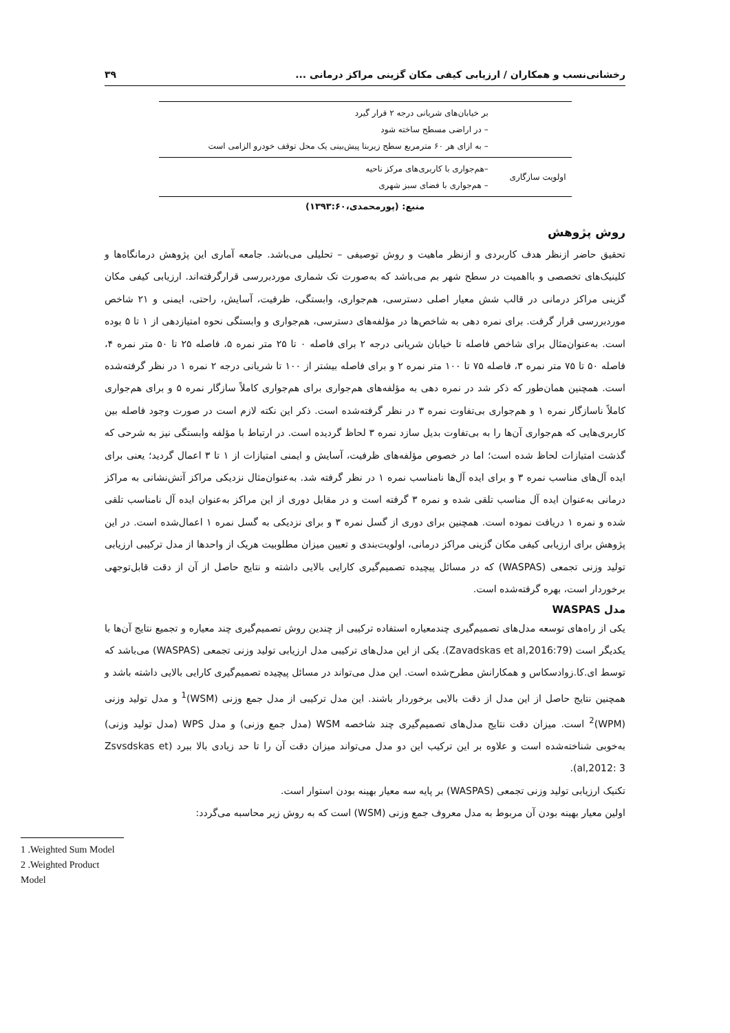رخشانی‌نسب و همکاران / ارزیابی کیفی مکان گزینی مراکز درمانی ... ۳۹
| | بر خیابان‌های شریانی درجه ۲ قرار گیرد – در اراضی مسطح ساخته شود – به ازای هر ۶۰ مترمربع سطح زیربنا پیش‌بینی یک محل توقف خودرو الزامی است |
| اولویت سازگاری | –هم‌جواری با کاربری‌های مرکز ناحیه – هم‌جواری با فضای سبز شهری |
منبع: (پورمحمدی،۱۳۹۳:۶۰)
روش پژوهش
تحقیق حاضر ازنظر هدف کاربردی و ازنظر ماهیت و روش توصیفی – تحلیلی می‌باشد. جامعه آماری این پژوهش درمانگاه‌ها و کلینیک‌های تخصصی و بااهمیت در سطح شهر بم می‌باشد که به‌صورت تک شماری موردبررسی قرارگرفته‌اند. ارزیابی کیفی مکان گزینی مراکز درمانی در قالب شش معیار اصلی دسترسی، هم‌جواری، وابستگی، ظرفیت، آسایش، راحتی، ایمنی و ۲۱ شاخص موردبررسی قرار گرفت. برای نمره دهی به شاخص‌ها در مؤلفه‌های دسترسی، هم‌جواری و وابستگی نحوه امتیازدهی از ۱ تا ۵ بوده است. به‌عنوان‌مثال برای شاخص فاصله تا خیابان شریانی درجه ۲ برای فاصله ۰ تا ۲۵ متر نمره ۵، فاصله ۲۵ تا ۵۰ متر نمره ۴، فاصله ۵۰ تا ۷۵ متر نمره ۳، فاصله ۷۵ تا ۱۰۰ متر نمره ۲ و برای فاصله بیشتر از ۱۰۰ تا شریانی درجه ۲ نمره ۱ در نظر گرفته‌شده است. همچنین همان‌طور که ذکر شد در نمره دهی به مؤلفه‌های هم‌جواری برای هم‌جواری کاملاً سازگار نمره ۵ و برای هم‌جواری کاملاً ناسازگار نمره ۱ و هم‌جواری بی‌تفاوت نمره ۳ در نظر گرفته‌شده است. ذکر این نکته لازم است در صورت وجود فاصله بین کاربری‌هایی که هم‌جواری آن‌ها را به بی‌تفاوت بدیل سازد نمره ۳ لحاظ گردیده است. در ارتباط با مؤلفه وابستگی نیز به شرحی که گذشت امتیازات لحاظ شده است؛ اما در خصوص مؤلفه‌های ظرفیت، آسایش و ایمنی امتیازات از ۱ تا ۳ اعمال گردید؛ یعنی برای ایده آل‌های مناسب نمره ۳ و برای ایده آل‌ها نامناسب نمره ۱ در نظر گرفته شد. به‌عنوان‌مثال نزدیکی مراکز آتش‌نشانی به مراکز درمانی به‌عنوان ایده آل مناسب تلقی شده و نمره ۳ گرفته است و در مقابل دوری از این مراکز به‌عنوان ایده آل نامناسب تلقی شده و نمره ۱ دریافت نموده است. همچنین برای دوری از گسل نمره ۳ و برای نزدیکی به گسل نمره ۱ اعمال‌شده است. در این پژوهش برای ارزیابی کیفی مکان گزینی مراکز درمانی، اولویت‌بندی و تعیین میزان مطلوبیت هریک از واحدها از مدل ترکیبی ارزیابی تولید وزنی تجمعی (WASPAS) که در مسائل پیچیده تصمیم‌گیری کارایی بالایی داشته و نتایج حاصل از آن از دقت قابل‌توجهی برخوردار است، بهره گرفته‌شده است.
مدل WASPAS
یکی از راه‌های توسعه مدل‌های تصمیم‌گیری چندمعیاره استفاده ترکیبی از چندین روش تصمیم‌گیری چند معیاره و تجمیع نتایج آن‌ها با یکدیگر است (Zavadskas et al,2016:79). یکی از این مدل‌های ترکیبی مدل ارزیابی تولید وزنی تجمعی (WASPAS) می‌باشد که توسط ای.کا.زوادسکاس و همکارانش مطرح‌شده است. این مدل می‌تواند در مسائل پیچیده تصمیم‌گیری کارایی بالایی داشته باشد و همچنین نتایج حاصل از این مدل از دقت بالایی برخوردار باشند. این مدل ترکیبی از مدل جمع وزنی (WSM)<sup>1</sup> و مدل تولید وزنی (WPM)<sup>2</sup> است. میزان دقت نتایج مدل‌های تصمیم‌گیری چند شاخصه WSM (مدل جمع وزنی) و مدل WPS (مدل تولید وزنی) به‌خوبی شناخته‌شده است و علاوه بر این ترکیب این دو مدل می‌تواند میزان دقت آن را تا حد زیادی بالا ببرد (Zsvsdskas et al,2012: 3).
تکنیک ارزیابی تولید وزنی تجمعی (WASPAS) بر پایه سه معیار بهینه بودن استوار است.
اولین معیار بهینه بودن آن مربوط به مدل معروف جمع وزنی (WSM) است که به روش زیر محاسبه می‌گردد:
1 .Weighted Sum Model
2 .Weighted Product Model